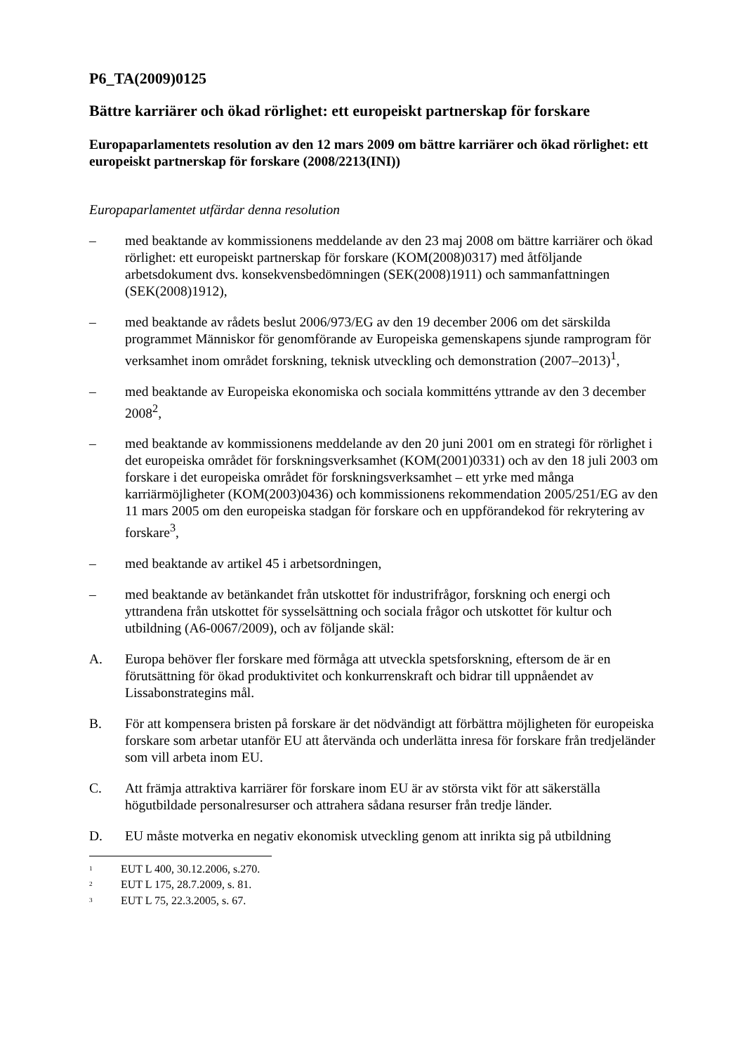P6_TA(2009)0125
Bättre karriärer och ökad rörlighet: ett europeiskt partnerskap för forskare
Europaparlamentets resolution av den 12 mars 2009 om bättre karriärer och ökad rörlighet: ett europeiskt partnerskap för forskare (2008/2213(INI))
Europaparlamentet utfärdar denna resolution
– med beaktande av kommissionens meddelande av den 23 maj 2008 om bättre karriärer och ökad rörlighet: ett europeiskt partnerskap för forskare (KOM(2008)0317) med åtföljande arbetsdokument dvs. konsekvensbedömningen (SEK(2008)1911) och sammanfattningen (SEK(2008)1912),
– med beaktande av rådets beslut 2006/973/EG av den 19 december 2006 om det särskilda programmet Människor för genomförande av Europeiska gemenskapens sjunde ramprogram för verksamhet inom området forskning, teknisk utveckling och demonstration (2007–2013)<sup>1</sup>,
– med beaktande av Europeiska ekonomiska och sociala kommitténs yttrande av den 3 december 2008<sup>2</sup>,
– med beaktande av kommissionens meddelande av den 20 juni 2001 om en strategi för rörlighet i det europeiska området för forskningsverksamhet (KOM(2001)0331) och av den 18 juli 2003 om forskare i det europeiska området för forskningsverksamhet – ett yrke med många karriärmöjligheter (KOM(2003)0436) och kommissionens rekommendation 2005/251/EG av den 11 mars 2005 om den europeiska stadgan för forskare och en uppförandekod för rekrytering av forskare<sup>3</sup>,
– med beaktande av artikel 45 i arbetsordningen,
– med beaktande av betänkandet från utskottet för industrifrågor, forskning och energi och yttrandena från utskottet för sysselsättning och sociala frågor och utskottet för kultur och utbildning (A6-0067/2009), och av följande skäl:
A. Europa behöver fler forskare med förmåga att utveckla spetsforskning, eftersom de är en förutsättning för ökad produktivitet och konkurrenskraft och bidrar till uppnåendet av Lissabonstrategins mål.
B. För att kompensera bristen på forskare är det nödvändigt att förbättra möjligheten för europeiska forskare som arbetar utanför EU att återvända och underlätta inresa för forskare från tredjeländer som vill arbeta inom EU.
C. Att främja attraktiva karriärer för forskare inom EU är av största vikt för att säkerställa högutbildade personalresurser och attrahera sådana resurser från tredje länder.
D. EU måste motverka en negativ ekonomisk utveckling genom att inrikta sig på utbildning
<sup>1</sup> EUT L 400, 30.12.2006, s.270.
<sup>2</sup> EUT L 175, 28.7.2009, s. 81.
<sup>3</sup> EUT L 75, 22.3.2005, s. 67.